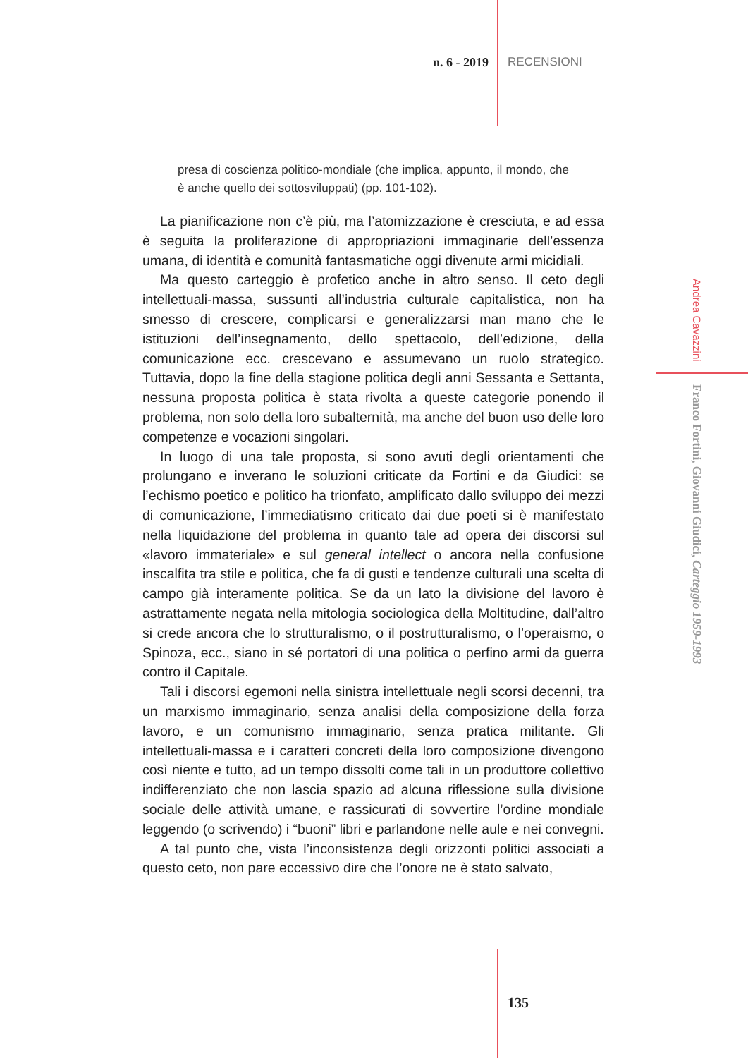n. 6 - 2019 RECENSIONI
presa di coscienza politico-mondiale (che implica, appunto, il mondo, che è anche quello dei sottosviluppati) (pp. 101-102).
La pianificazione non c’è più, ma l’atomizzazione è cresciuta, e ad essa è seguita la proliferazione di appropriazioni immaginarie dell’essenza umana, di identità e comunità fantasmatiche oggi divenute armi micidiali.
Ma questo carteggio è profetico anche in altro senso. Il ceto degli intellettuali-massa, sussunti all’industria culturale capitalistica, non ha smesso di crescere, complicarsi e generalizzarsi man mano che le istituzioni dell’insegnamento, dello spettacolo, dell’edizione, della comunicazione ecc. crescevano e assumevano un ruolo strategico. Tuttavia, dopo la fine della stagione politica degli anni Sessanta e Settanta, nessuna proposta politica è stata rivolta a queste categorie ponendo il problema, non solo della loro subalternità, ma anche del buon uso delle loro competenze e vocazioni singolari.
In luogo di una tale proposta, si sono avuti degli orientamenti che prolungano e inverano le soluzioni criticate da Fortini e da Giudici: se l’echismo poetico e politico ha trionfato, amplificato dallo sviluppo dei mezzi di comunicazione, l’immediatismo criticato dai due poeti si è manifestato nella liquidazione del problema in quanto tale ad opera dei discorsi sul «lavoro immateriale» e sul general intellect o ancora nella confusione inscalfita tra stile e politica, che fa di gusti e tendenze culturali una scelta di campo già interamente politica. Se da un lato la divisione del lavoro è astrattamente negata nella mitologia sociologica della Moltitudine, dall’altro si crede ancora che lo strutturalismo, o il postrutturalismo, o l’operaismo, o Spinoza, ecc., siano in sé portatori di una politica o perfino armi da guerra contro il Capitale.
Tali i discorsi egemoni nella sinistra intellettuale negli scorsi decenni, tra un marxismo immaginario, senza analisi della composizione della forza lavoro, e un comunismo immaginario, senza pratica militante. Gli intellettuali-massa e i caratteri concreti della loro composizione divengono così niente e tutto, ad un tempo dissolti come tali in un produttore collettivo indifferenziato che non lascia spazio ad alcuna riflessione sulla divisione sociale delle attività umane, e rassicurati di sovvertire l’ordine mondiale leggendo (o scrivendo) i “buoni” libri e parlandone nelle aule e nei convegni.
A tal punto che, vista l’inconsistenza degli orizzonti politici associati a questo ceto, non pare eccessivo dire che l’onore ne è stato salvato,
Andrea Cavazzini Franco Fortini, Giovanni Giudici, Carteggio 1959-1993
135